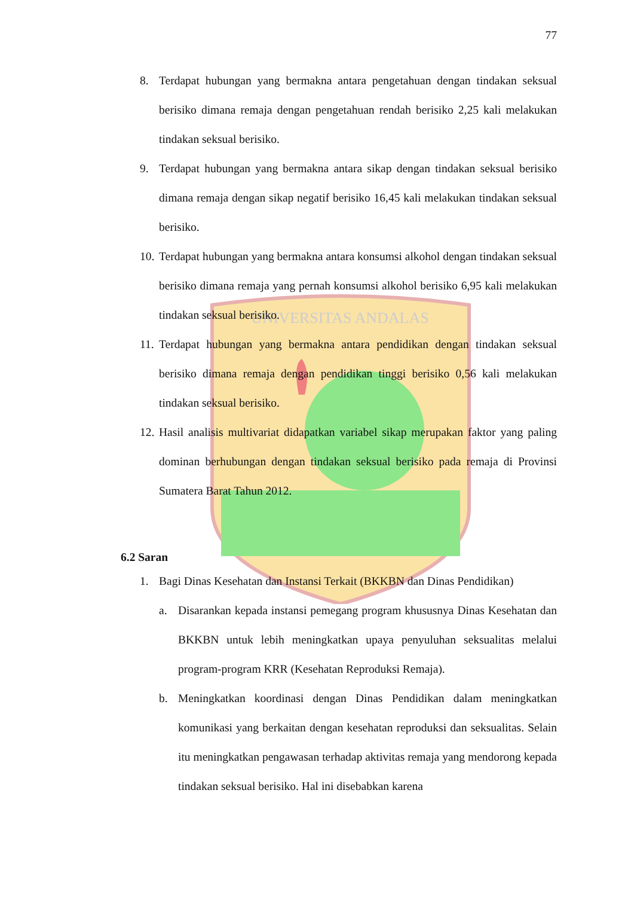UNIVERSITAS ANDALAS
77
8. Terdapat hubungan yang bermakna antara pengetahuan dengan tindakan seksual berisiko dimana remaja dengan pengetahuan rendah berisiko 2,25 kali melakukan tindakan seksual berisiko.
9. Terdapat hubungan yang bermakna antara sikap dengan tindakan seksual berisiko dimana remaja dengan sikap negatif berisiko 16,45 kali melakukan tindakan seksual berisiko.
10. Terdapat hubungan yang bermakna antara konsumsi alkohol dengan tindakan seksual berisiko dimana remaja yang pernah konsumsi alkohol berisiko 6,95 kali melakukan tindakan seksual berisiko.
11. Terdapat hubungan yang bermakna antara pendidikan dengan tindakan seksual berisiko dimana remaja dengan pendidikan tinggi berisiko 0,56 kali melakukan tindakan seksual berisiko.
12. Hasil analisis multivariat didapatkan variabel sikap merupakan faktor yang paling dominan berhubungan dengan tindakan seksual berisiko pada remaja di Provinsi Sumatera Barat Tahun 2012.
6.2 Saran
1. Bagi Dinas Kesehatan dan Instansi Terkait (BKKBN dan Dinas Pendidikan)
a. Disarankan kepada instansi pemegang program khususnya Dinas Kesehatan dan BKKBN untuk lebih meningkatkan upaya penyuluhan seksualitas melalui program-program KRR (Kesehatan Reproduksi Remaja).
b. Meningkatkan koordinasi dengan Dinas Pendidikan dalam meningkatkan komunikasi yang berkaitan dengan kesehatan reproduksi dan seksualitas. Selain itu meningkatkan pengawasan terhadap aktivitas remaja yang mendorong kepada tindakan seksual berisiko. Hal ini disebabkan karena